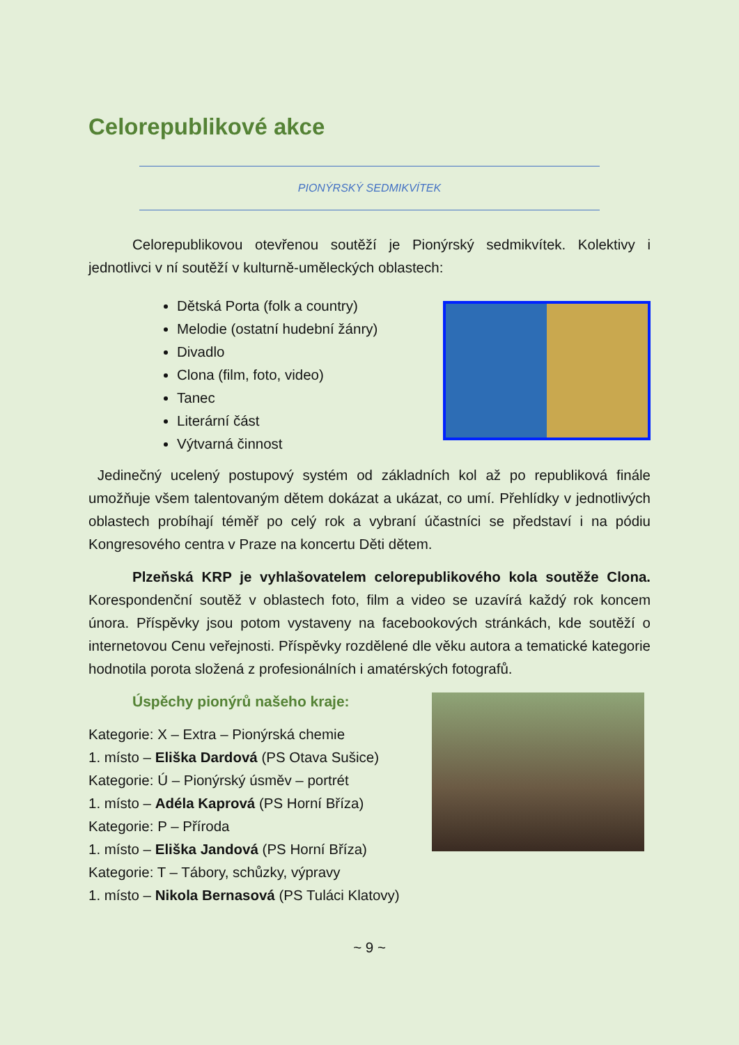Celorepublikové akce
PIONÝRSKÝ SEDMIKVÍTEK
Celorepublikovou otevřenou soutěží je Pionýrský sedmikvítek. Kolektivy i jednotlivci v ní soutěží v kulturně-uměleckých oblastech:
Dětská Porta (folk a country)
Melodie (ostatní hudební žánry)
Divadlo
Clona (film, foto, video)
Tanec
Literární část
Výtvarná činnost
Jedinečný ucelený postupový systém od základních kol až po republiková finále umožňuje všem talentovaným dětem dokázat a ukázat, co umí. Přehlídky v jednotlivých oblastech probíhají téměř po celý rok a vybraní účastníci se představí i na pódiu Kongresového centra v Praze na koncertu Děti dětem.
Plzeňská KRP je vyhlašovatelem celorepublikového kola soutěže Clona. Korespondenční soutěž v oblastech foto, film a video se uzavírá každý rok koncem února. Příspěvky jsou potom vystaveny na facebookových stránkách, kde soutěží o internetovou Cenu veřejnosti. Příspěvky rozdělené dle věku autora a tematické kategorie hodnotila porota složená z profesionálních i amatérských fotografů.
Úspěchy pionýrů našeho kraje:
Kategorie: X – Extra – Pionýrská chemie
1. místo – Eliška Dardová (PS Otava Sušice)
Kategorie: Ú – Pionýrský úsměv – portrét
1. místo – Adéla Kaprová (PS Horní Bříza)
Kategorie: P – Příroda
1. místo – Eliška Jandová (PS Horní Bříza)
Kategorie: T – Tábory, schůzky, výpravy
1. místo – Nikola Bernasová (PS Tuláci Klatovy)
~ 9 ~